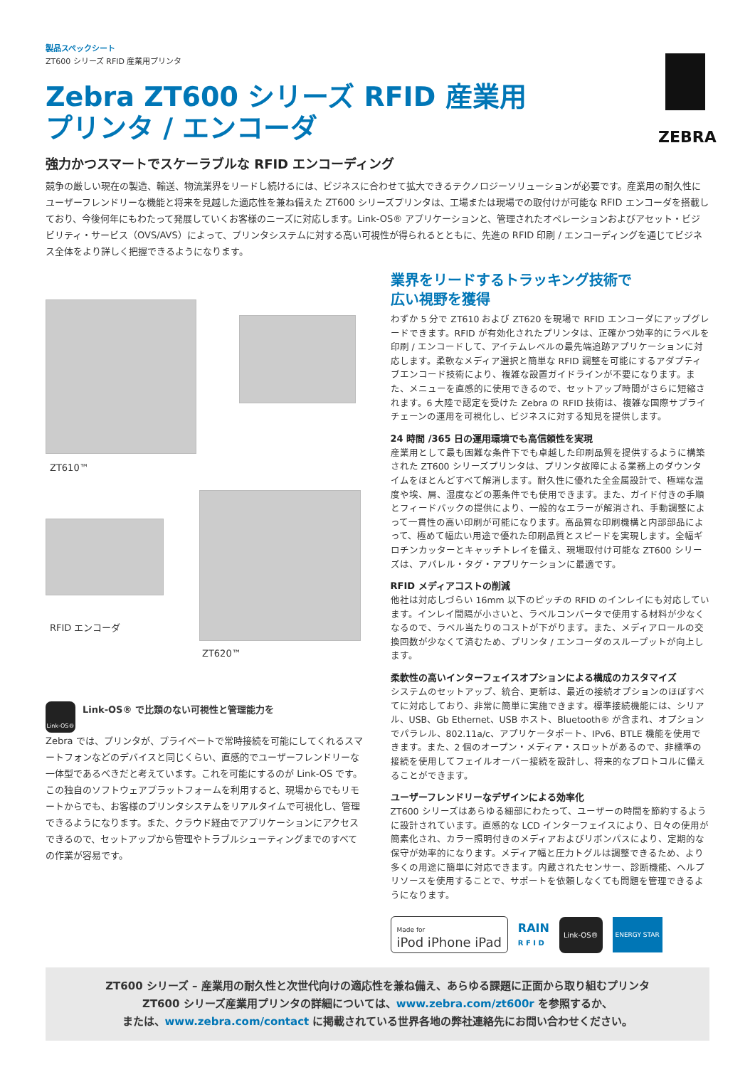ZEBRA
製品スペックシート
ZT600 シリーズ RFID 産業用プリンタ
Zebra ZT600 シリーズ RFID 産業用 プリンタ / エンコーダ
強力かつスマートでスケーラブルな RFID エンコーディング
競争の厳しい現在の製造、輸送、物流業界をリードし続けるには、ビジネスに合わせて拡大できるテクノロジーソリューションが必要です。産業用の耐久性にユーザーフレンドリーな機能と将来を見越した適応性を兼ね備えた ZT600 シリーズプリンタは、工場または現場での取付けが可能な RFID エンコーダを搭載しており、今後何年にもわたって発展していくお客様のニーズに対応します。Link-OS® アプリケーションと、管理されたオペレーションおよびアセット・ビジビリティ・サービス（OVS/AVS）によって、プリンタシステムに対する高い可視性が得られるとともに、先進の RFID 印刷 / エンコーディングを通じてビジネス全体をより詳しく把握できるようになります。
ZT610™
RFID エンコーダ
ZT620™
Link-OS®
Link-OS® で比類のない可視性と管理能力を
Zebra では、プリンタが、プライベートで常時接続を可能にしてくれるスマートフォンなどのデバイスと同じくらい、直感的でユーザーフレンドリーな一体型であるべきだと考えています。これを可能にするのが Link-OS です。この独自のソフトウェアプラットフォームを利用すると、現場からでもリモートからでも、お客様のプリンタシステムをリアルタイムで可視化し、管理できるようになります。また、クラウド経由でアプリケーションにアクセスできるので、セットアップから管理やトラブルシューティングまでのすべての作業が容易です。
業界をリードするトラッキング技術で
広い視野を獲得
わずか 5 分で ZT610 および ZT620 を現場で RFID エンコーダにアップグレードできます。RFID が有効化されたプリンタは、正確かつ効率的にラベルを印刷 / エンコードして、アイテムレベルの最先端追跡アプリケーションに対応します。柔軟なメディア選択と簡単な RFID 調整を可能にするアダプティブエンコード技術により、複雑な設置ガイドラインが不要になります。また、メニューを直感的に使用できるので、セットアップ時間がさらに短縮されます。6 大陸で認定を受けた Zebra の RFID 技術は、複雑な国際サプライチェーンの運用を可視化し、ビジネスに対する知見を提供します。
24 時間 /365 日の運用環境でも高信頼性を実現
産業用として最も困難な条件下でも卓越した印刷品質を提供するように構築された ZT600 シリーズプリンタは、プリンタ故障による業務上のダウンタイムをほとんどすべて解消します。耐久性に優れた全金属設計で、極端な温度や埃、屑、湿度などの悪条件でも使用できます。また、ガイド付きの手順とフィードバックの提供により、一般的なエラーが解消され、手動調整によって一貫性の高い印刷が可能になります。高品質な印刷機構と内部部品によって、極めて幅広い用途で優れた印刷品質とスピードを実現します。全幅ギロチンカッターとキャッチトレイを備え、現場取付け可能な ZT600 シリーズは、アパレル・タグ・アプリケーションに最適です。
RFID メディアコストの削減
他社は対応しづらい 16mm 以下のピッチの RFID のインレイにも対応しています。インレイ間隔が小さいと、ラベルコンバータで使用する材料が少なくなるので、ラベル当たりのコストが下がります。また、メディアロールの交換回数が少なくて済むため、プリンタ / エンコーダのスループットが向上します。
柔軟性の高いインターフェイスオプションによる構成のカスタマイズ
システムのセットアップ、統合、更新は、最近の接続オプションのほぼすべてに対応しており、非常に簡単に実施できます。標準接続機能には、シリアル、USB、Gb Ethernet、USB ホスト、Bluetooth® が含まれ、オプションでパラレル、802.11a/c、アプリケータポート、IPv6、BTLE 機能を使用できます。また、2 個のオープン・メディア・スロットがあるので、非標準の接続を使用してフェイルオーバー接続を設計し、将来的なプロトコルに備えることができます。
ユーザーフレンドリーなデザインによる効率化
ZT600 シリーズはあらゆる細部にわたって、ユーザーの時間を節約するように設計されています。直感的な LCD インターフェイスにより、日々の使用が簡素化され、カラー照明付きのメディアおよびリボンパスにより、定期的な保守が効率的になります。メディア幅と圧力トグルは調整できるため、より多くの用途に簡単に対応できます。内蔵されたセンサー、診断機能、ヘルプリソースを使用することで、サポートを依頼しなくても問題を管理できるようになります。
Made for
iPod iPhone iPad
RAIN
R F I D
Link-OS® ENERGY STAR
ZT600 シリーズ – 産業用の耐久性と次世代向けの適応性を兼ね備え、あらゆる課題に正面から取り組むプリンタ
ZT600 シリーズ産業用プリンタの詳細については、www.zebra.com/zt600r を参照するか、
または、www.zebra.com/contact に掲載されている世界各地の弊社連絡先にお問い合わせください。